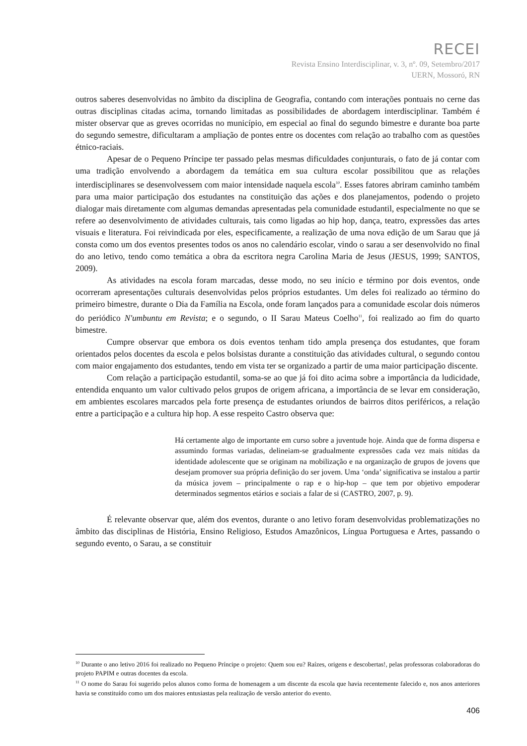RECEI
Revista Ensino Interdisciplinar, v. 3, nº. 09, Setembro/2017
UERN, Mossoró, RN
outros saberes desenvolvidas no âmbito da disciplina de Geografia, contando com interações pontuais no cerne das outras disciplinas citadas acima, tornando limitadas as possibilidades de abordagem interdisciplinar. Também é mister observar que as greves ocorridas no município, em especial ao final do segundo bimestre e durante boa parte do segundo semestre, dificultaram a ampliação de pontes entre os docentes com relação ao trabalho com as questões étnico-raciais.
Apesar de o Pequeno Príncipe ter passado pelas mesmas dificuldades conjunturais, o fato de já contar com uma tradição envolvendo a abordagem da temática em sua cultura escolar possibilitou que as relações interdisciplinares se desenvolvessem com maior intensidade naquela escola<sup>10</sup>. Esses fatores abriram caminho também para uma maior participação dos estudantes na constituição das ações e dos planejamentos, podendo o projeto dialogar mais diretamente com algumas demandas apresentadas pela comunidade estudantil, especialmente no que se refere ao desenvolvimento de atividades culturais, tais como ligadas ao hip hop, dança, teatro, expressões das artes visuais e literatura. Foi reivindicada por eles, especificamente, a realização de uma nova edição de um Sarau que já consta como um dos eventos presentes todos os anos no calendário escolar, vindo o sarau a ser desenvolvido no final do ano letivo, tendo como temática a obra da escritora negra Carolina Maria de Jesus (JESUS, 1999; SANTOS, 2009).
As atividades na escola foram marcadas, desse modo, no seu início e término por dois eventos, onde ocorreram apresentações culturais desenvolvidas pelos próprios estudantes. Um deles foi realizado ao término do primeiro bimestre, durante o Dia da Família na Escola, onde foram lançados para a comunidade escolar dois números do periódico N'umbuntu em Revista; e o segundo, o II Sarau Mateus Coelho<sup>11</sup>, foi realizado ao fim do quarto bimestre.
Cumpre observar que embora os dois eventos tenham tido ampla presença dos estudantes, que foram orientados pelos docentes da escola e pelos bolsistas durante a constituição das atividades cultural, o segundo contou com maior engajamento dos estudantes, tendo em vista ter se organizado a partir de uma maior participação discente.
Com relação a participação estudantil, soma-se ao que já foi dito acima sobre a importância da ludicidade, entendida enquanto um valor cultivado pelos grupos de origem africana, a importância de se levar em consideração, em ambientes escolares marcados pela forte presença de estudantes oriundos de bairros ditos periféricos, a relação entre a participação e a cultura hip hop. A esse respeito Castro observa que:
Há certamente algo de importante em curso sobre a juventude hoje. Ainda que de forma dispersa e assumindo formas variadas, delineiam-se gradualmente expressões cada vez mais nítidas da identidade adolescente que se originam na mobilização e na organização de grupos de jovens que desejam promover sua própria definição do ser jovem. Uma ‘onda’ significativa se instalou a partir da música jovem – principalmente o rap e o hip-hop – que tem por objetivo empoderar determinados segmentos etários e sociais a falar de si (CASTRO, 2007, p. 9).
É relevante observar que, além dos eventos, durante o ano letivo foram desenvolvidas problematizações no âmbito das disciplinas de História, Ensino Religioso, Estudos Amazônicos, Língua Portuguesa e Artes, passando o segundo evento, o Sarau, a se constituir
<sup>10</sup> Durante o ano letivo 2016 foi realizado no Pequeno Príncipe o projeto: Quem sou eu? Raízes, origens e descobertas!, pelas professoras colaboradoras do projeto PAPIM e outras docentes da escola.
<sup>11</sup> O nome do Sarau foi sugerido pelos alunos como forma de homenagem a um discente da escola que havia recentemente falecido e, nos anos anteriores havia se constituído como um dos maiores entusiastas pela realização de versão anterior do evento.
406